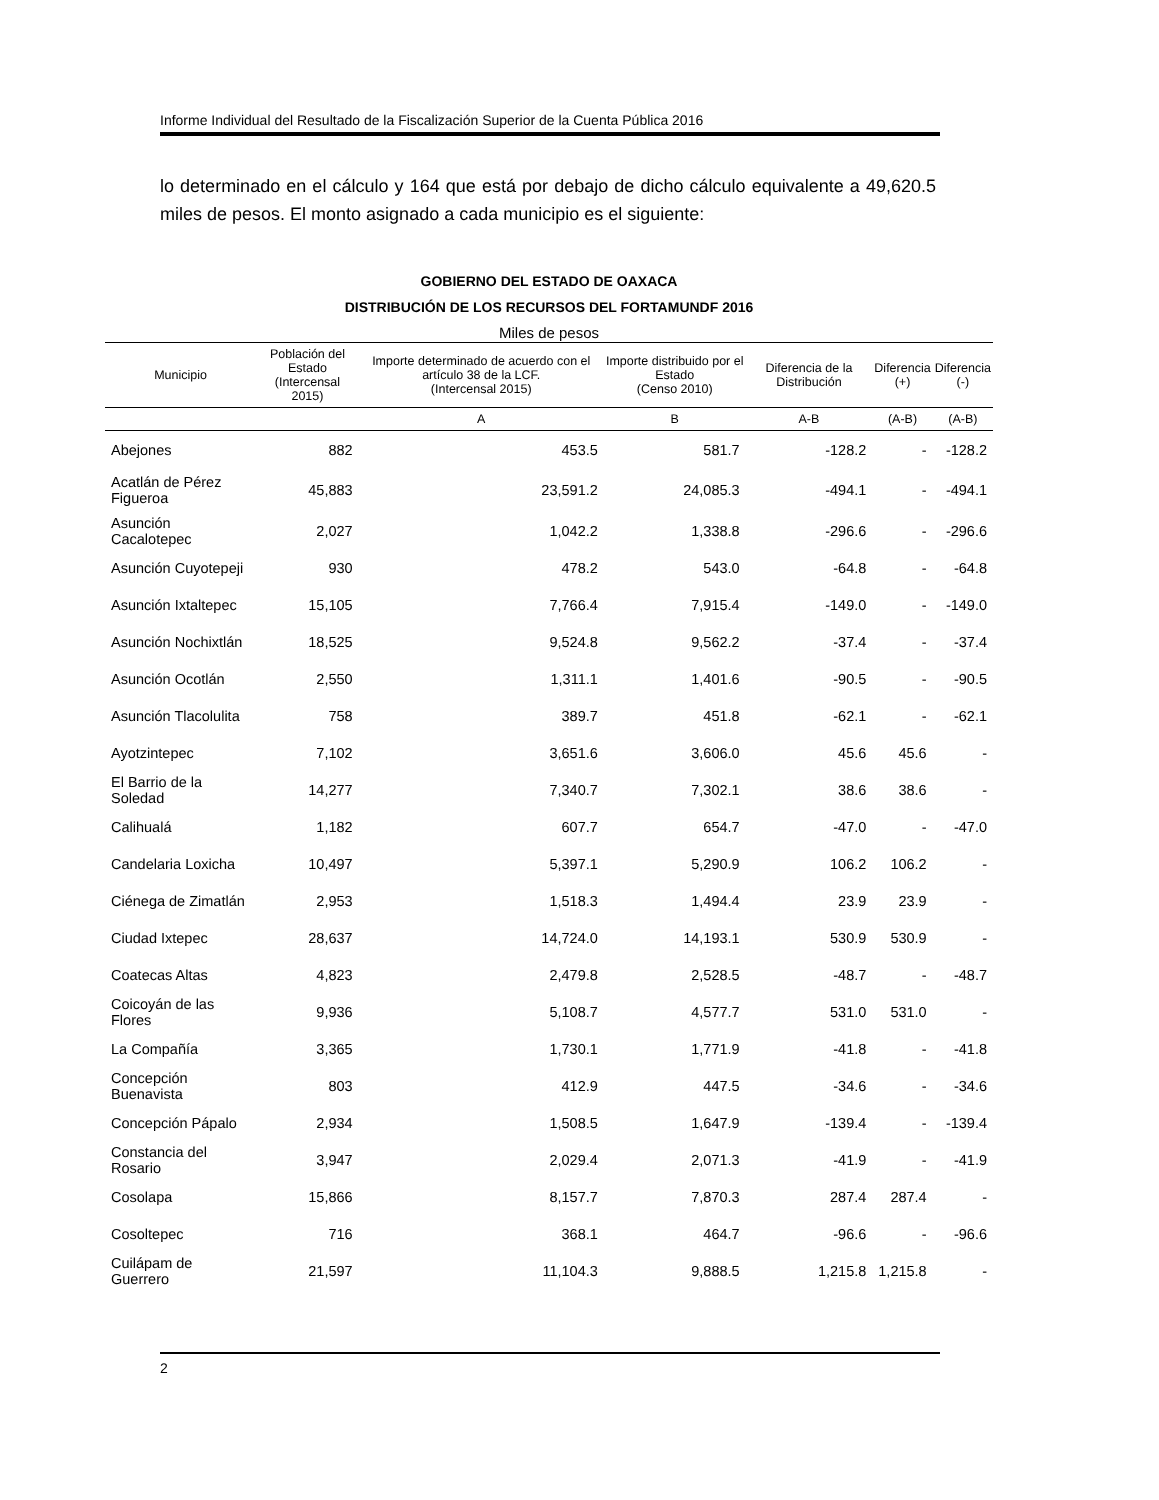Informe Individual del Resultado de la Fiscalización Superior de la Cuenta Pública 2016
lo determinado en el cálculo y 164 que está por debajo de dicho cálculo equivalente a 49,620.5 miles de pesos. El monto asignado a cada municipio es el siguiente:
GOBIERNO DEL ESTADO DE OAXACA
DISTRIBUCIÓN DE LOS RECURSOS DEL FORTAMUNDF 2016
Miles de pesos
| Municipio | Población del Estado (Intercensal 2015) | Importe determinado de acuerdo con el artículo 38 de la LCF. (Intercensal 2015) | Importe distribuido por el Estado (Censo 2010) | Diferencia de la Distribución | Diferencia (+) | Diferencia (-) |
| --- | --- | --- | --- | --- | --- | --- |
| | | A | B | A-B | (A-B) | (A-B) |
| Abejones | 882 | 453.5 | 581.7 | -128.2 | - | -128.2 |
| Acatlán de Pérez Figueroa | 45,883 | 23,591.2 | 24,085.3 | -494.1 | - | -494.1 |
| Asunción Cacalotepec | 2,027 | 1,042.2 | 1,338.8 | -296.6 | - | -296.6 |
| Asunción Cuyotepeji | 930 | 478.2 | 543.0 | -64.8 | - | -64.8 |
| Asunción Ixtaltepec | 15,105 | 7,766.4 | 7,915.4 | -149.0 | - | -149.0 |
| Asunción Nochixtlán | 18,525 | 9,524.8 | 9,562.2 | -37.4 | - | -37.4 |
| Asunción Ocotlán | 2,550 | 1,311.1 | 1,401.6 | -90.5 | - | -90.5 |
| Asunción Tlacolulita | 758 | 389.7 | 451.8 | -62.1 | - | -62.1 |
| Ayotzintepec | 7,102 | 3,651.6 | 3,606.0 | 45.6 | 45.6 | - |
| El Barrio de la Soledad | 14,277 | 7,340.7 | 7,302.1 | 38.6 | 38.6 | - |
| Calihualá | 1,182 | 607.7 | 654.7 | -47.0 | - | -47.0 |
| Candelaria Loxicha | 10,497 | 5,397.1 | 5,290.9 | 106.2 | 106.2 | - |
| Ciénega de Zimatlán | 2,953 | 1,518.3 | 1,494.4 | 23.9 | 23.9 | - |
| Ciudad Ixtepec | 28,637 | 14,724.0 | 14,193.1 | 530.9 | 530.9 | - |
| Coatecas Altas | 4,823 | 2,479.8 | 2,528.5 | -48.7 | - | -48.7 |
| Coicoyán de las Flores | 9,936 | 5,108.7 | 4,577.7 | 531.0 | 531.0 | - |
| La Compañía | 3,365 | 1,730.1 | 1,771.9 | -41.8 | - | -41.8 |
| Concepción Buenavista | 803 | 412.9 | 447.5 | -34.6 | - | -34.6 |
| Concepción Pápalo | 2,934 | 1,508.5 | 1,647.9 | -139.4 | - | -139.4 |
| Constancia del Rosario | 3,947 | 2,029.4 | 2,071.3 | -41.9 | - | -41.9 |
| Cosolapa | 15,866 | 8,157.7 | 7,870.3 | 287.4 | 287.4 | - |
| Cosoltepec | 716 | 368.1 | 464.7 | -96.6 | - | -96.6 |
| Cuilápam de Guerrero | 21,597 | 11,104.3 | 9,888.5 | 1,215.8 | 1,215.8 | - |
2